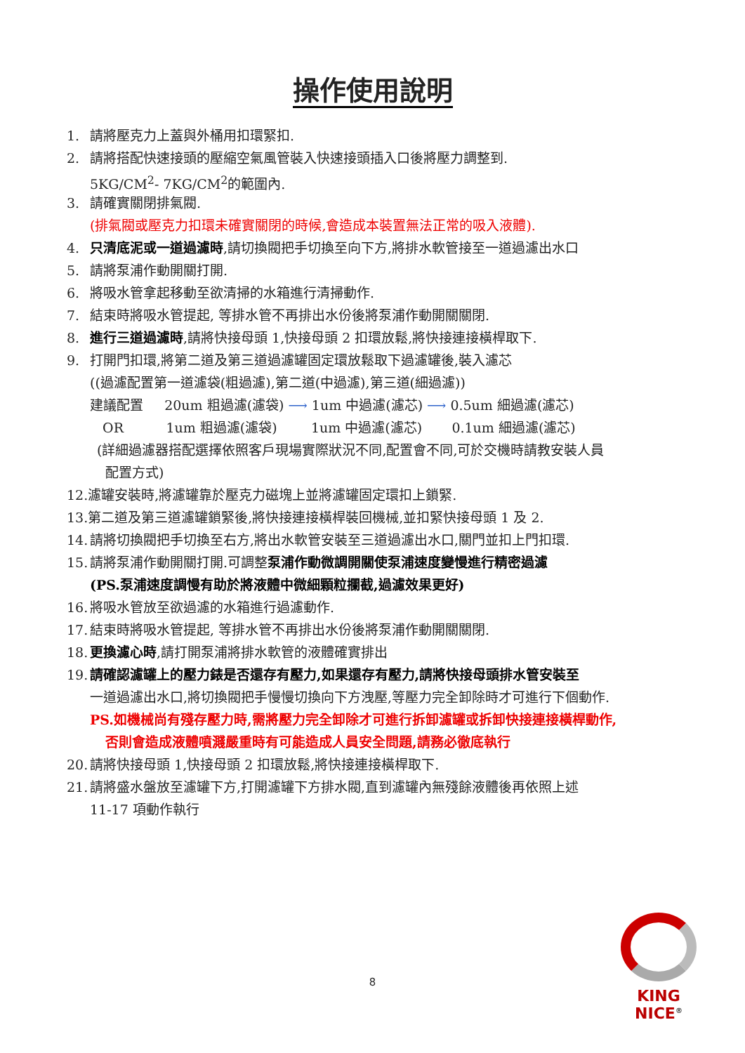操作使用說明
1. 請將壓克力上蓋與外桶用扣環緊扣.
2. 請將搭配快速接頭的壓縮空氣風管裝入快速接頭插入口後將壓力調整到.
5KG/CM<sup>2</sup>- 7KG/CM<sup>2</sup>的範圍內.
3. 請確實關閉排氣閥.
(排氣閥或壓克力扣環未確實關閉的時候,會造成本裝置無法正常的吸入液體).
4. 只清底泥或一道過濾時,請切換閥把手切換至向下方,將排水軟管接至一道過濾出水口
5. 請將泵浦作動開關打開.
6. 將吸水管拿起移動至欲清掃的水箱進行清掃動作.
7. 結束時將吸水管提起, 等排水管不再排出水份後將泵浦作動開關關閉.
8. 進行三道過濾時,請將快接母頭 1,快接母頭 2 扣環放鬆,將快接連接橫桿取下.
9. 打開門扣環,將第二道及第三道過濾罐固定環放鬆取下過濾罐後,裝入濾芯
((過濾配置第一道濾袋(粗過濾),第二道(中過濾),第三道(細過濾))
建議配置 20um 粗過濾(濾袋) ⟶ 1um 中過濾(濾芯) ⟶ 0.5um 細過濾(濾芯)
OR 1um 粗過濾(濾袋) 1um 中過濾(濾芯) 0.1um 細過濾(濾芯)
(詳細過濾器搭配選擇依照客戶現場實際狀況不同,配置會不同,可於交機時請教安裝人員
配置方式)
12.濾罐安裝時,將濾罐靠於壓克力磁塊上並將濾罐固定環扣上鎖緊.
13.第二道及第三道濾罐鎖緊後,將快接連接橫桿裝回機械,並扣緊快接母頭 1 及 2.
14. 請將切換閥把手切換至右方,將出水軟管安裝至三道過濾出水口,關門並扣上門扣環.
15. 請將泵浦作動開關打開.可調整泵浦作動微調開關使泵浦速度變慢進行精密過濾
(PS.泵浦速度調慢有助於將液體中微細顆粒攔截,過濾效果更好)
16. 將吸水管放至欲過濾的水箱進行過濾動作.
17. 結束時將吸水管提起, 等排水管不再排出水份後將泵浦作動開關關閉.
18. 更換濾心時,請打開泵浦將排水軟管的液體確實排出
19. 請確認濾罐上的壓力錶是否還存有壓力,如果還存有壓力,請將快接母頭排水管安裝至
一道過濾出水口,將切換閥把手慢慢切換向下方洩壓,等壓力完全卸除時才可進行下個動作.
PS.如機械尚有殘存壓力時,需將壓力完全卸除才可進行拆卸濾罐或拆卸快接連接橫桿動作,
否則會造成液體噴濺嚴重時有可能造成人員安全問題,請務必徹底執行
20. 請將快接母頭 1,快接母頭 2 扣環放鬆,將快接連接橫桿取下.
21. 請將盛水盤放至濾罐下方,打開濾罐下方排水閥,直到濾罐內無殘餘液體後再依照上述
11-17 項動作執行
8
KING NICE<sup>®</sup>